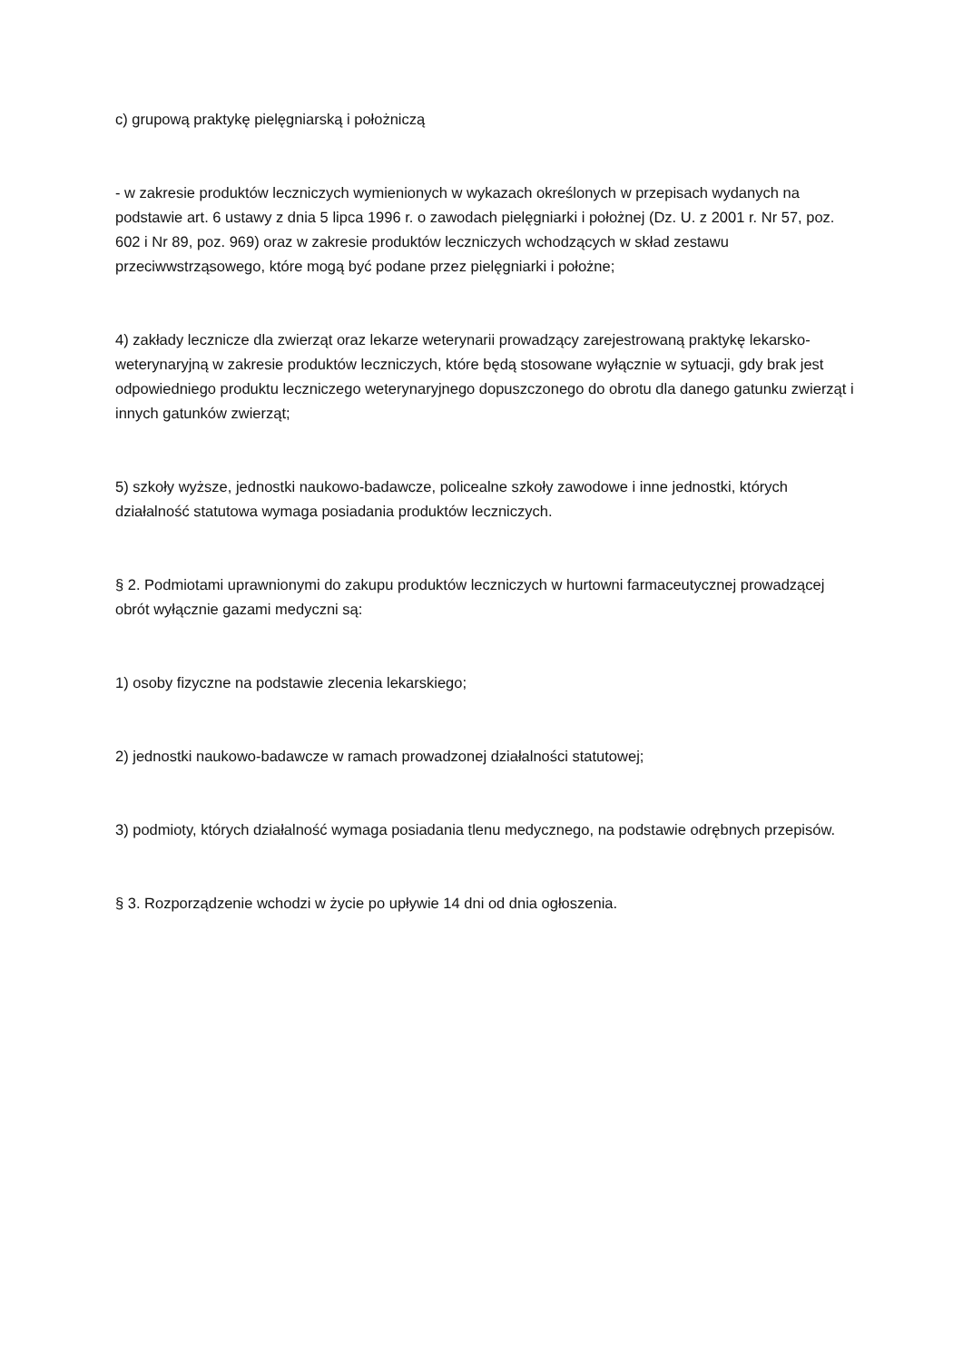c) grupową praktykę pielęgniarską i położniczą
- w zakresie produktów leczniczych wymienionych w wykazach określonych w przepisach wydanych na podstawie art. 6 ustawy z dnia 5 lipca 1996 r. o zawodach pielęgniarki i położnej (Dz. U. z 2001 r. Nr 57, poz. 602 i Nr 89, poz. 969) oraz w zakresie produktów leczniczych wchodzących w skład zestawu przeciwwstrząsowego, które mogą być podane przez pielęgniarki i położne;
4) zakłady lecznicze dla zwierząt oraz lekarze weterynarii prowadzący zarejestrowaną praktykę lekarsko-weterynaryjną w zakresie produktów leczniczych, które będą stosowane wyłącznie w sytuacji, gdy brak jest odpowiedniego produktu leczniczego weterynaryjnego dopuszczonego do obrotu dla danego gatunku zwierząt i innych gatunków zwierząt;
5) szkoły wyższe, jednostki naukowo-badawcze, policealne szkoły zawodowe i inne jednostki, których działalność statutowa wymaga posiadania produktów leczniczych.
§ 2. Podmiotami uprawnionymi do zakupu produktów leczniczych w hurtowni farmaceutycznej prowadzącej obrót wyłącznie gazami medyczni są:
1) osoby fizyczne na podstawie zlecenia lekarskiego;
2) jednostki naukowo-badawcze w ramach prowadzonej działalności statutowej;
3) podmioty, których działalność wymaga posiadania tlenu medycznego, na podstawie odrębnych przepisów.
§ 3. Rozporządzenie wchodzi w życie po upływie 14 dni od dnia ogłoszenia.